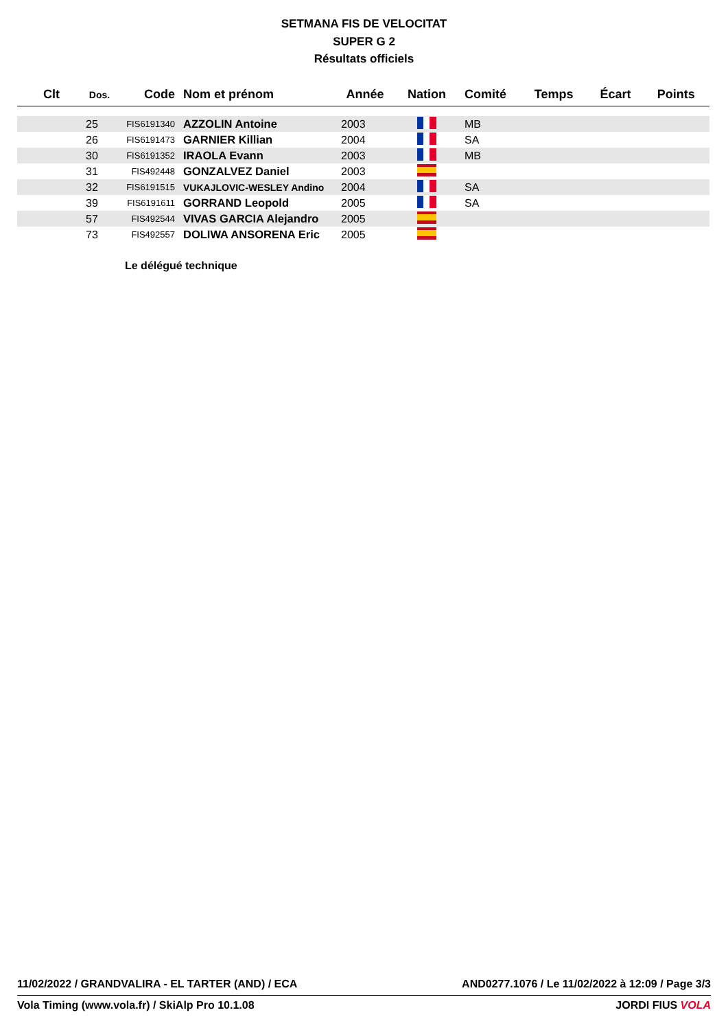SETMANA FIS DE VELOCITAT
SUPER G 2
Résultats officiels
| Clt | Dos. | Code | Nom et prénom | Année | Nation | Comité | Temps | Écart | Points |
| --- | --- | --- | --- | --- | --- | --- | --- | --- | --- |
| | 25 | FIS6191340 | AZZOLIN Antoine | 2003 | | MB | | | |
| | 26 | FIS6191473 | GARNIER Killian | 2004 | | SA | | | |
| | 30 | FIS6191352 | IRAOLA Evann | 2003 | | MB | | | |
| | 31 | FIS492448 | GONZALVEZ Daniel | 2003 | | | | | |
| | 32 | FIS6191515 | VUKAJLOVIC-WESLEY Andino | 2004 | | SA | | | |
| | 39 | FIS6191611 | GORRAND Leopold | 2005 | | SA | | | |
| | 57 | FIS492544 | VIVAS GARCIA Alejandro | 2005 | | | | | |
| | 73 | FIS492557 | DOLIWA ANSORENA Eric | 2005 | | | | | |
Le délégué technique
11/02/2022 / GRANDVALIRA - EL TARTER (AND) / ECA AND0277.1076 / Le 11/02/2022 à 12:09 / Page 3/3
Vola Timing (www.vola.fr) / SkiAlp Pro 10.1.08 JORDI FIUS VOLA